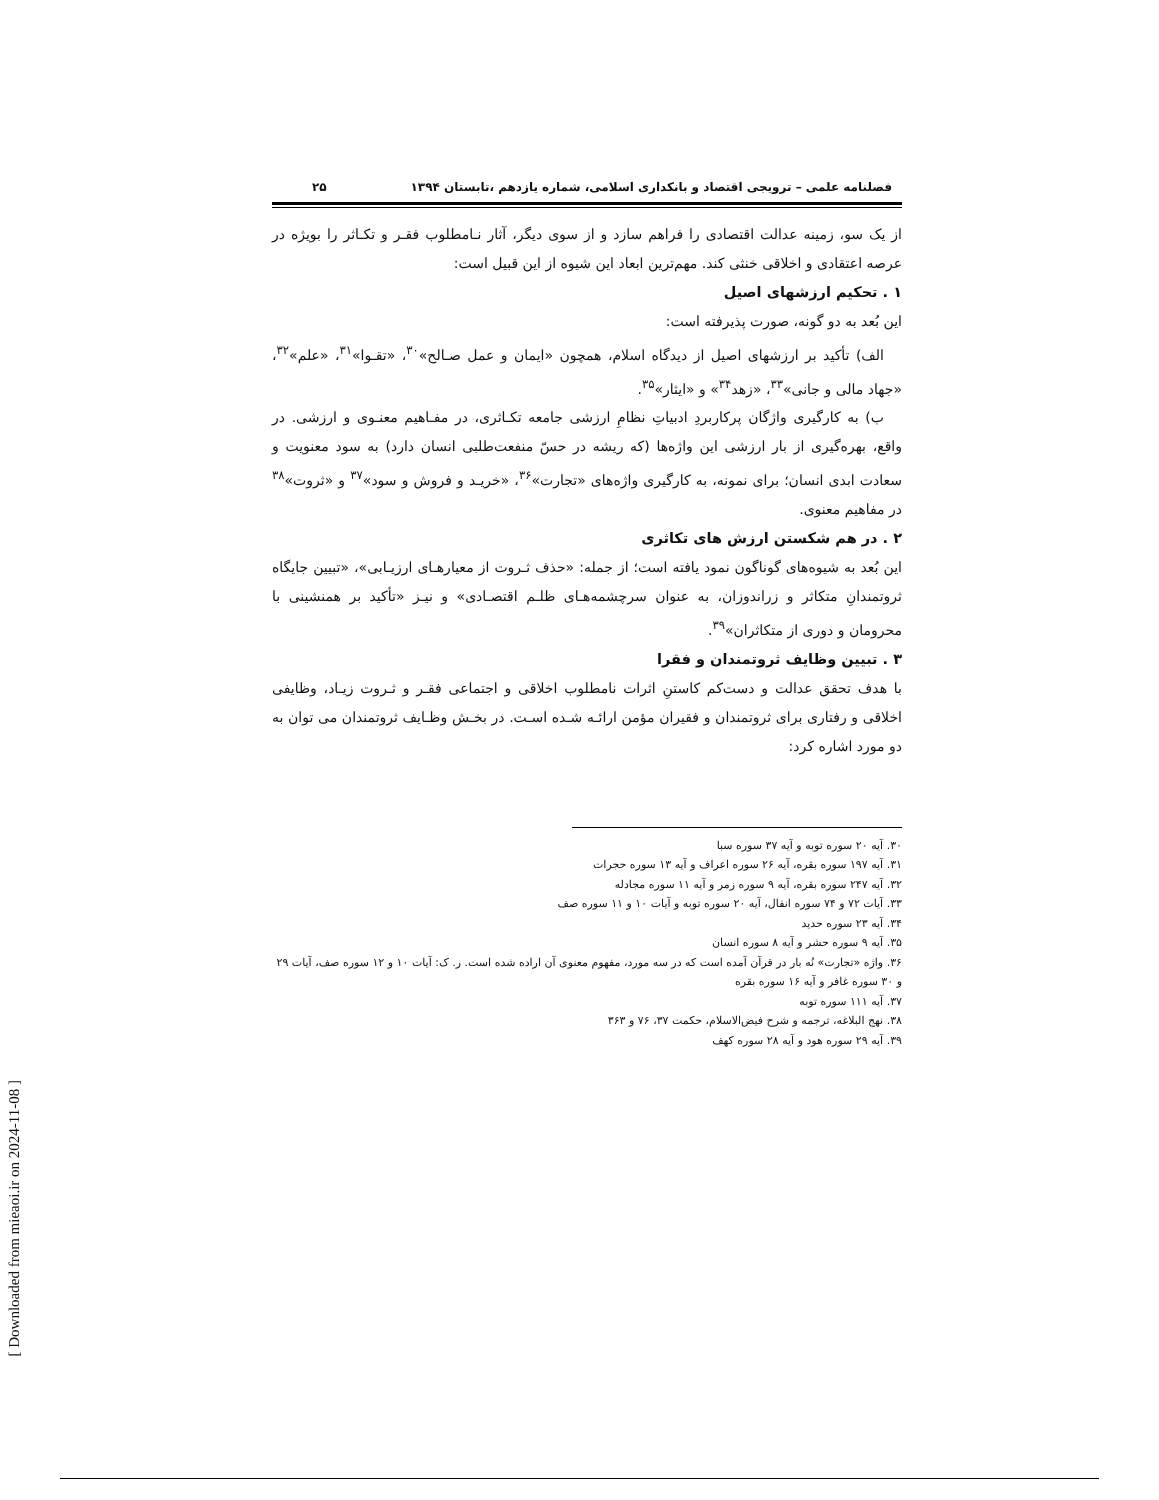فصلنامه علمی – ترویجی اقتصاد و بانکداری اسلامی، شماره یازدهم ،تابستان ۱۳۹۴ ۲۵
از یک سو، زمینه عدالت اقتصادی را فراهم سازد و از سوی دیگر، آثار نـامطلوب فقـر و تکـاثر را بویژه در عرصه اعتقادی و اخلاقی خنثی کند. مهم‌ترین ابعاد این شیوه از این قبیل است:
۱ . تحکیم ارزشهای اصیل
این بُعد به دو گونه، صورت پذیرفته است:
الف) تأکید بر ارزشهای اصیل از دیدگاه اسلام، همچون «ایمان و عمل صـالح»<sup>۳۰</sup>، «تقـوا»<sup>۳۱</sup>، «علم»<sup>۳۲</sup>، «جهاد مالی و جانی»<sup>۳۳</sup>، «زهد<sup>۳۴</sup>» و «ایثار»<sup>۳۵</sup>.
ب) به کارگیری واژگان پرکاربردِ ادبیاتِ نظامِ ارزشی جامعه تکـاثری، در مفـاهیم معنـوی و ارزشی. در واقع، بهره‌گیری از بار ارزشی این واژه‌ها (که ریشه در حسّ منفعت‌طلبی انسان دارد) به سود معنویت و سعادت ابدی انسان؛ برای نمونه، به کارگیری واژه‌های «تجارت»<sup>۳۶</sup>، «خریـد و فروش و سود»<sup>۳۷</sup> و «ثروت»<sup>۳۸</sup> در مفاهیم معنوی.
۲ . در هم شکستن ارزش های تکاثری
این بُعد به شیوه‌های گوناگون نمود یافته است؛ از جمله: «حذف ثـروت از معیارهـای ارزیـابی»، «تبیین جایگاه ثروتمندانِ متکاثر و زراندوزان، به عنوان سرچشمه‌هـای ظلـم اقتصـادی» و نیـز «تأکید بر همنشینی با محرومان و دوری از متکاثران»<sup>۳۹</sup>.
۳ . تبیین وظایف ثروتمندان و فقرا
با هدف تحقق عدالت و دست‌کم کاستنِ اثرات نامطلوب اخلاقی و اجتماعی فقـر و ثـروت زیـاد، وظایفی اخلاقی و رفتاری برای ثروتمندان و فقیران مؤمن ارائـه شـده اسـت. در بخـش وظـایف ثروتمندان می توان به دو مورد اشاره کرد:
۳۰. آیه ۲۰ سوره توبه و آیه ۳۷ سوره سبا
۳۱. آیه ۱۹۷ سوره بقره، آیه ۲۶ سوره اعراف و آیه ۱۳ سوره حجرات
۳۲. آیه ۲۴۷ سوره بقره، آیه ۹ سوره زمر و آیه ۱۱ سوره مجادله
۳۳. آیات ۷۲ و ۷۴ سوره انفال، آیه ۲۰ سوره توبه و آیات ۱۰ و ۱۱ سوره صف
۳۴. آیه ۲۳ سوره حدید
۳۵. آیه ۹ سوره حشر و آیه ۸ سوره انسان
۳۶. واژه «تجارت» نُه بار در قرآن آمده است که در سه مورد، مفهوم معنوی آن اراده شده است. ر. ک: آیات ۱۰ و ۱۲ سوره صف، آیات ۲۹ و ۳۰ سوره غافر و آیه ۱۶ سوره بقره
۳۷. آیه ۱۱۱ سوره توبه
۳۸. نهج البلاغه، ترجمه و شرح فیض‌الاسلام، حکمت ۳۷، ۷۶ و ۳۶۳
۳۹. آیه ۲۹ سوره هود و آیه ۲۸ سوره کهف
[ Downloaded from mieaoi.ir on 2024-11-08 ]